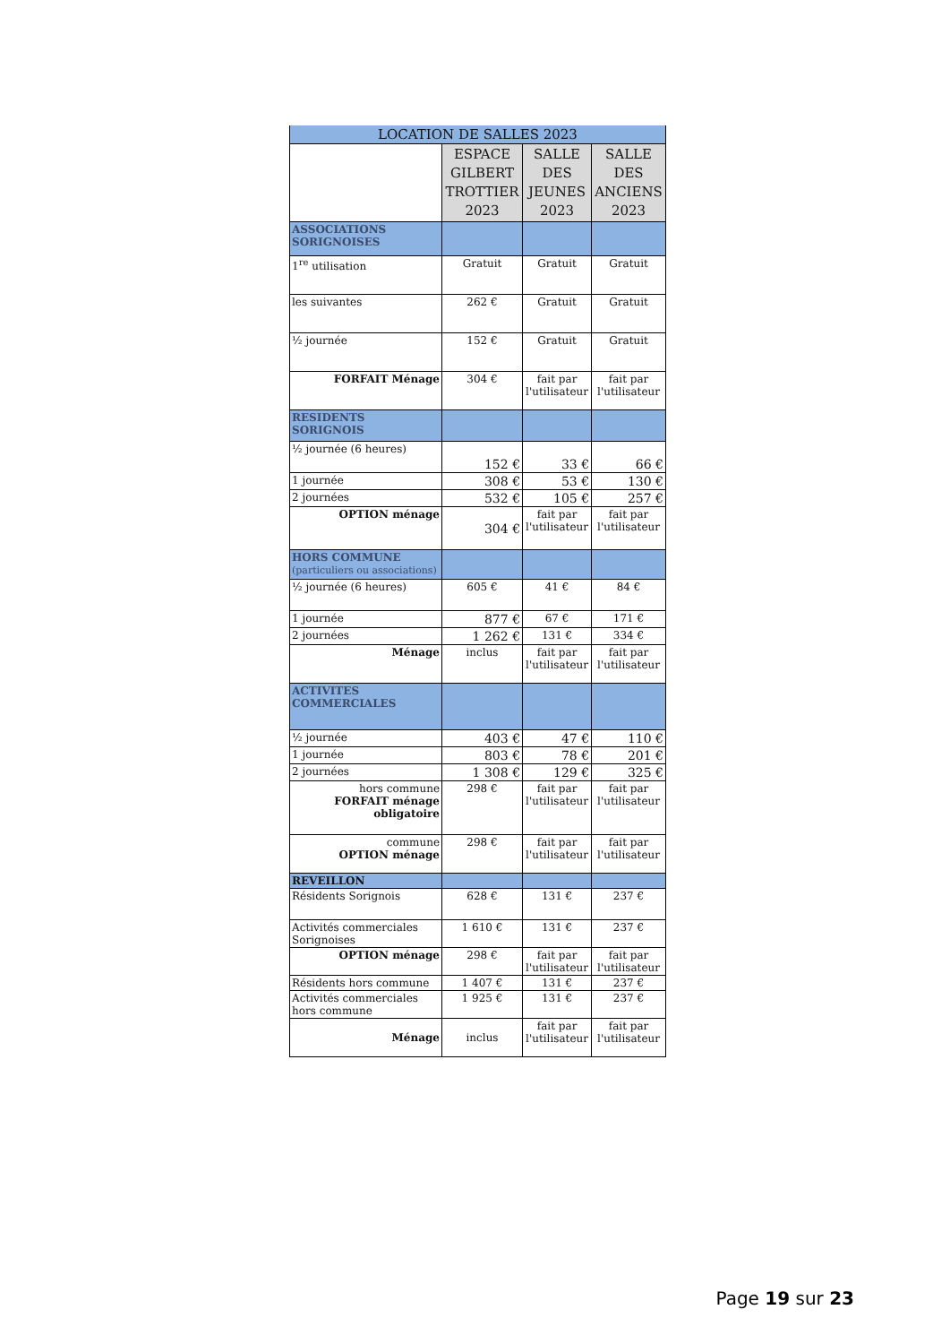| LOCATION DE SALLES 2023 | | | |
| --- | --- | --- | --- |
| | ESPACE GILBERT TROTTIER 2023 | SALLE DES JEUNES 2023 | SALLE DES ANCIENS 2023 |
| ASSOCIATIONS SORIGNOISES | | | |
| 1<sup>re</sup> utilisation | Gratuit | Gratuit | Gratuit |
| les suivantes | 262 € | Gratuit | Gratuit |
| ½ journée | 152 € | Gratuit | Gratuit |
| FORFAIT Ménage | 304 € | fait par l'utilisateur | fait par l'utilisateur |
| RESIDENTS SORIGNOIS | | | |
| ½ journée (6 heures) | 152 € | 33 € | 66 € |
| 1 journée | 308 € | 53 € | 130 € |
| 2 journées | 532 € | 105 € | 257 € |
| OPTION ménage | 304 € | fait par l'utilisateur | fait par l'utilisateur |
| HORS COMMUNE (particuliers ou associations) | | | |
| ½ journée (6 heures) | 605 € | 41 € | 84 € |
| 1 journée | 877 € | 67 € | 171 € |
| 2 journées | 1 262 € | 131 € | 334 € |
| Ménage | inclus | fait par l'utilisateur | fait par l'utilisateur |
| ACTIVITES COMMERCIALES | | | |
| ½ journée | 403 € | 47 € | 110 € |
| 1 journée | 803 € | 78 € | 201 € |
| 2 journées | 1 308 € | 129 € | 325 € |
| hors commune FORFAIT ménage obligatoire | 298 € | fait par l'utilisateur | fait par l'utilisateur |
| commune OPTION ménage | 298 € | fait par l'utilisateur | fait par l'utilisateur |
| REVEILLON | | | |
| Résidents Sorignois | 628 € | 131 € | 237 € |
| Activités commerciales Sorignoises | 1 610 € | 131 € | 237 € |
| OPTION ménage | 298 € | fait par l'utilisateur | fait par l'utilisateur |
| Résidents hors commune | 1 407 € | 131 € | 237 € |
| Activités commerciales hors commune | 1 925 € | 131 € | 237 € |
| Ménage | inclus | fait par l'utilisateur | fait par l'utilisateur |
Page 19 sur 23